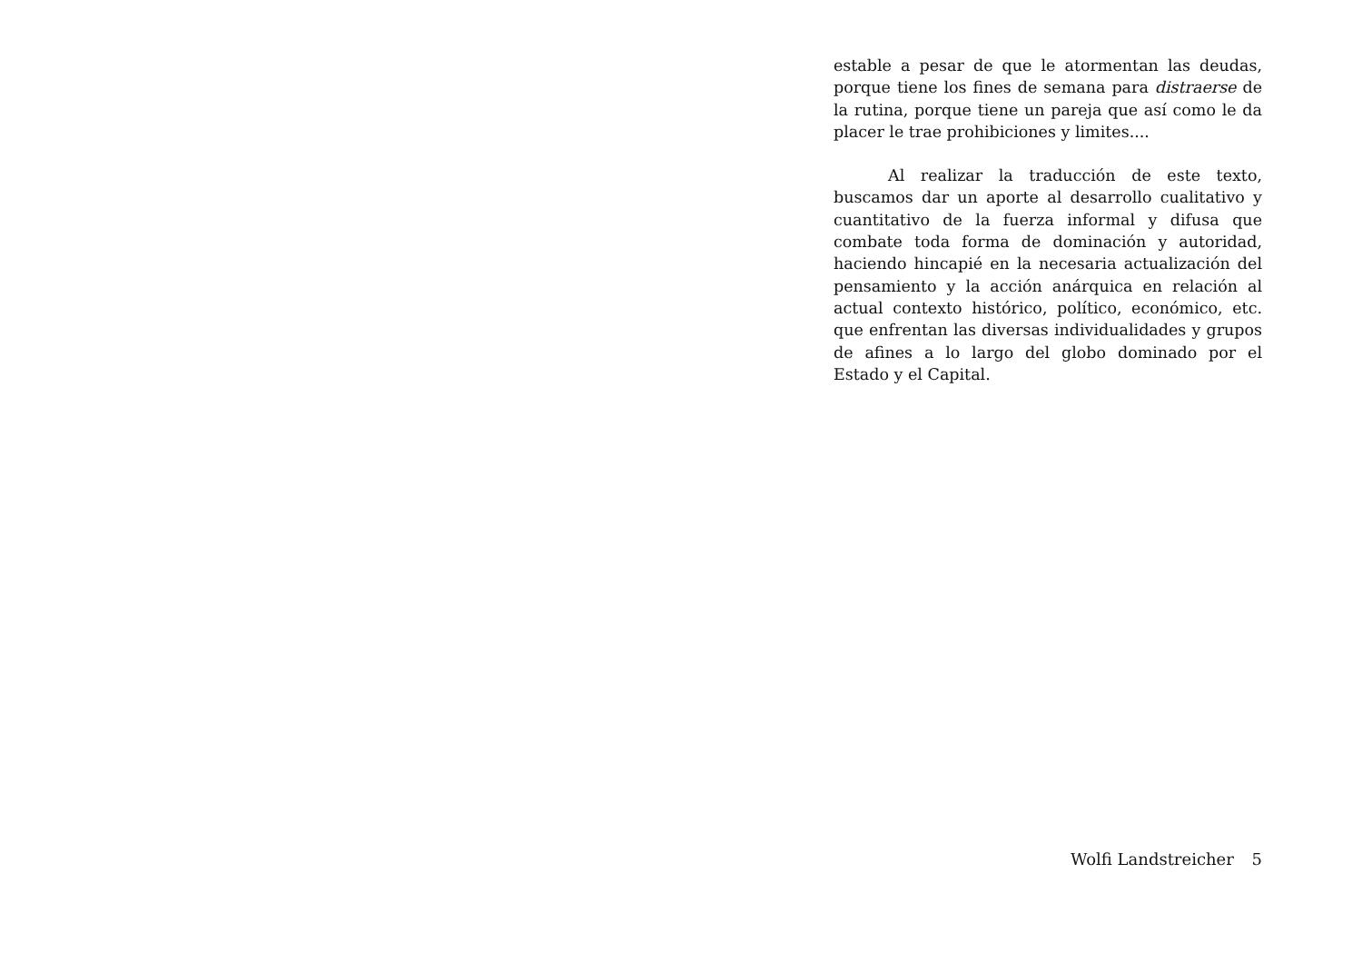estable a pesar de que le atormentan las deudas, porque tiene los fines de semana para distraerse de la rutina, porque tiene un pareja que así como le da placer le trae prohibiciones y limites....
Al realizar la traducción de este texto, buscamos dar un aporte al desarrollo cualitativo y cuantitativo de la fuerza informal y difusa que combate toda forma de dominación y autoridad, haciendo hincapié en la necesaria actualización del pensamiento y la acción anárquica en relación al actual contexto histórico, político, económico, etc. que enfrentan las diversas individualidades y grupos de afines a lo largo del globo dominado por el Estado y el Capital.
Wolfi Landstreicher 5